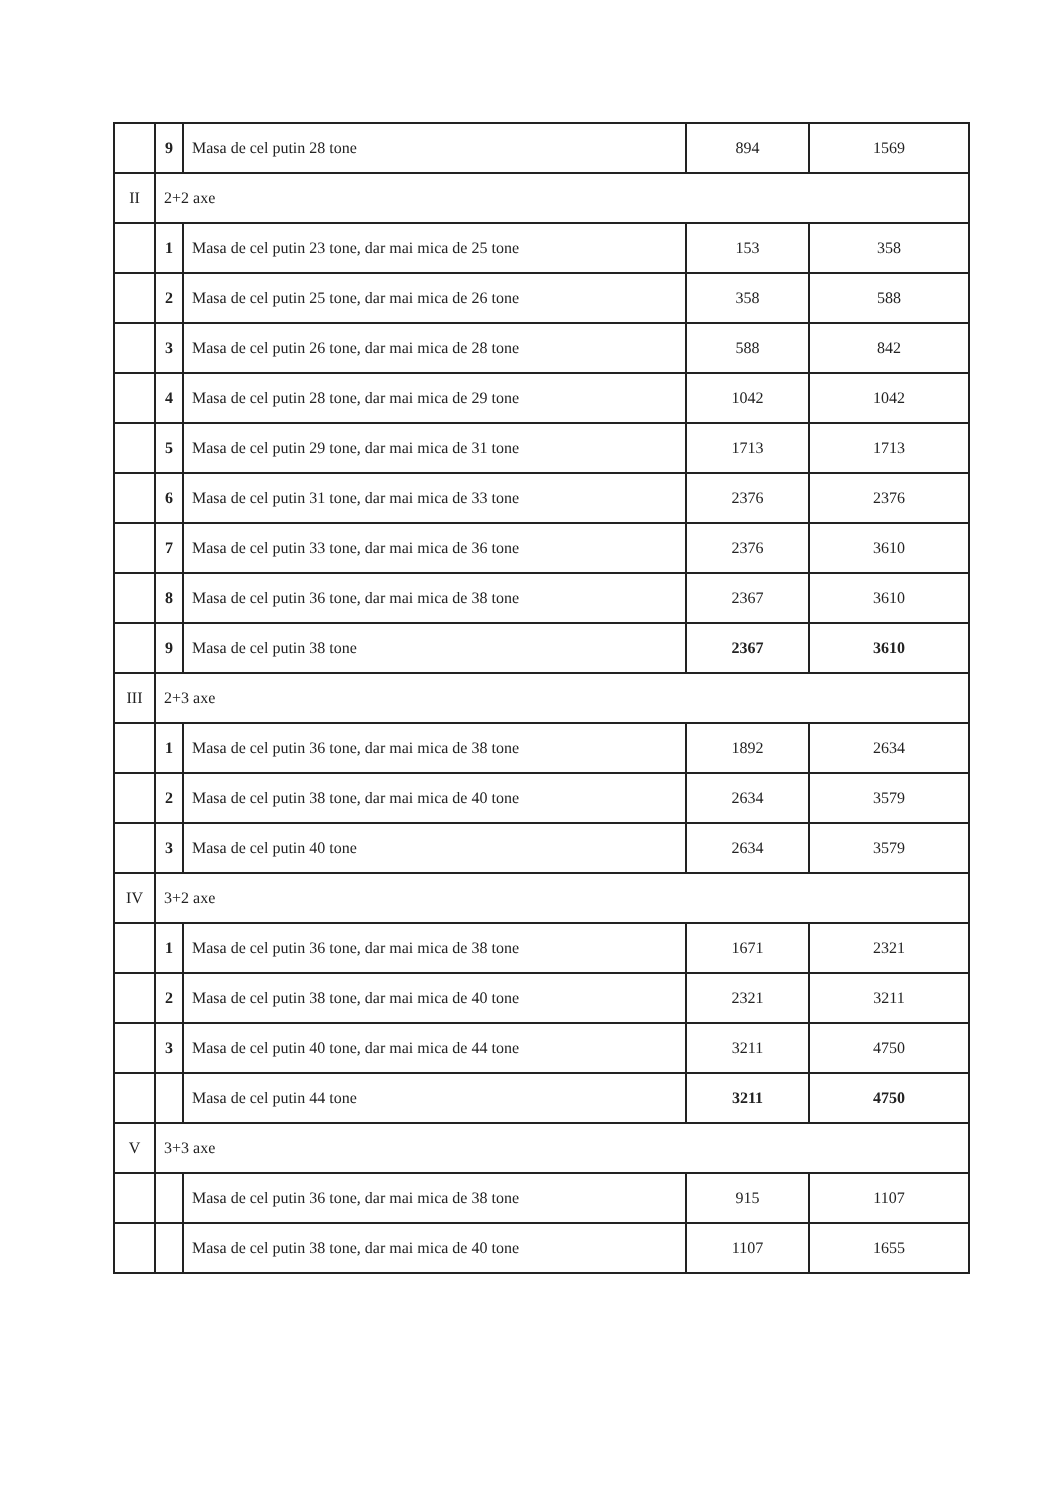| | 9 | Masa de cel putin 28 tone | 894 | 1569 |
| II | 2+2 axe | | | |
| | 1 | Masa de cel putin 23 tone, dar mai mica de 25 tone | 153 | 358 |
| | 2 | Masa de cel putin 25 tone, dar mai mica de 26 tone | 358 | 588 |
| | 3 | Masa de cel putin 26 tone, dar mai mica de 28 tone | 588 | 842 |
| | 4 | Masa de cel putin 28 tone, dar mai mica de 29 tone | 1042 | 1042 |
| | 5 | Masa de cel putin 29 tone, dar mai mica de 31 tone | 1713 | 1713 |
| | 6 | Masa de cel putin 31 tone, dar mai mica de 33 tone | 2376 | 2376 |
| | 7 | Masa de cel putin 33 tone, dar mai mica de 36 tone | 2376 | 3610 |
| | 8 | Masa de cel putin 36 tone, dar mai mica de 38 tone | 2367 | 3610 |
| | 9 | Masa de cel putin 38 tone | 2367 | 3610 |
| III | 2+3 axe | | | |
| | 1 | Masa de cel putin 36 tone, dar mai mica de 38 tone | 1892 | 2634 |
| | 2 | Masa de cel putin 38 tone, dar mai mica de 40 tone | 2634 | 3579 |
| | 3 | Masa de cel putin 40 tone | 2634 | 3579 |
| IV | 3+2 axe | | | |
| | 1 | Masa de cel putin 36 tone, dar mai mica de 38 tone | 1671 | 2321 |
| | 2 | Masa de cel putin 38 tone, dar mai mica de 40 tone | 2321 | 3211 |
| | 3 | Masa de cel putin 40 tone, dar mai mica de 44 tone | 3211 | 4750 |
| | | Masa de cel putin 44 tone | 3211 | 4750 |
| V | 3+3 axe | | | |
| | | Masa de cel putin 36 tone, dar mai mica de 38 tone | 915 | 1107 |
| | | Masa de cel putin 38 tone, dar mai mica de 40 tone | 1107 | 1655 |